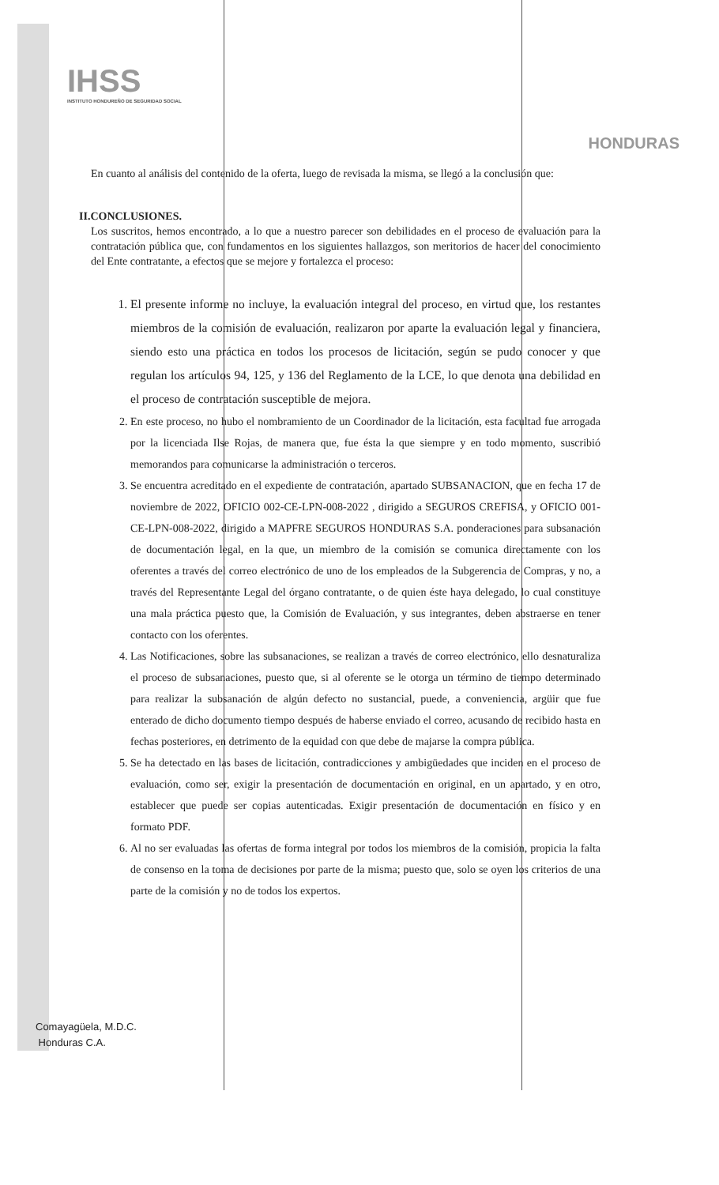IHSS
INSTITUTO HONDUREÑO DE SEGURIDAD SOCIAL
HONDURAS
En cuanto al análisis del contenido de la oferta, luego de revisada la misma, se llegó a la conclusión que:
II.CONCLUSIONES.
Los suscritos, hemos encontrado, a lo que a nuestro parecer son debilidades en el proceso de evaluación para la contratación pública que, con fundamentos en los siguientes hallazgos, son meritorios de hacer del conocimiento del Ente contratante, a efectos que se mejore y fortalezca el proceso:
1. El presente informe no incluye, la evaluación integral del proceso, en virtud que, los restantes miembros de la comisión de evaluación, realizaron por aparte la evaluación legal y financiera, siendo esto una práctica en todos los procesos de licitación, según se pudo conocer y que regulan los artículos 94, 125, y 136 del Reglamento de la LCE, lo que denota una debilidad en el proceso de contratación susceptible de mejora.
2. En este proceso, no hubo el nombramiento de un Coordinador de la licitación, esta facultad fue arrogada por la licenciada Ilse Rojas, de manera que, fue ésta la que siempre y en todo momento, suscribió memorandos para comunicarse la administración o terceros.
3. Se encuentra acreditado en el expediente de contratación, apartado SUBSANACION, que en fecha 17 de noviembre de 2022, OFICIO 002-CE-LPN-008-2022 , dirigido a SEGUROS CREFISA, y OFICIO 001-CE-LPN-008-2022, dirigido a MAPFRE SEGUROS HONDURAS S.A. ponderaciones para subsanación de documentación legal, en la que, un miembro de la comisión se comunica directamente con los oferentes a través del correo electrónico de uno de los empleados de la Subgerencia de Compras, y no, a través del Representante Legal del órgano contratante, o de quien éste haya delegado, lo cual constituye una mala práctica puesto que, la Comisión de Evaluación, y sus integrantes, deben abstraerse en tener contacto con los oferentes.
4. Las Notificaciones, sobre las subsanaciones, se realizan a través de correo electrónico, ello desnaturaliza el proceso de subsanaciones, puesto que, si al oferente se le otorga un término de tiempo determinado para realizar la subsanación de algún defecto no sustancial, puede, a conveniencia, argüir que fue enterado de dicho documento tiempo después de haberse enviado el correo, acusando de recibido hasta en fechas posteriores, en detrimento de la equidad con que debe de majarse la compra pública.
5. Se ha detectado en las bases de licitación, contradicciones y ambigüedades que inciden en el proceso de evaluación, como ser, exigir la presentación de documentación en original, en un apartado, y en otro, establecer que puede ser copias autenticadas. Exigir presentación de documentación en físico y en formato PDF.
6. Al no ser evaluadas las ofertas de forma integral por todos los miembros de la comisión, propicia la falta de consenso en la toma de decisiones por parte de la misma; puesto que, solo se oyen los criterios de una parte de la comisión y no de todos los expertos.
Comayagüela, M.D.C.
Honduras C.A.